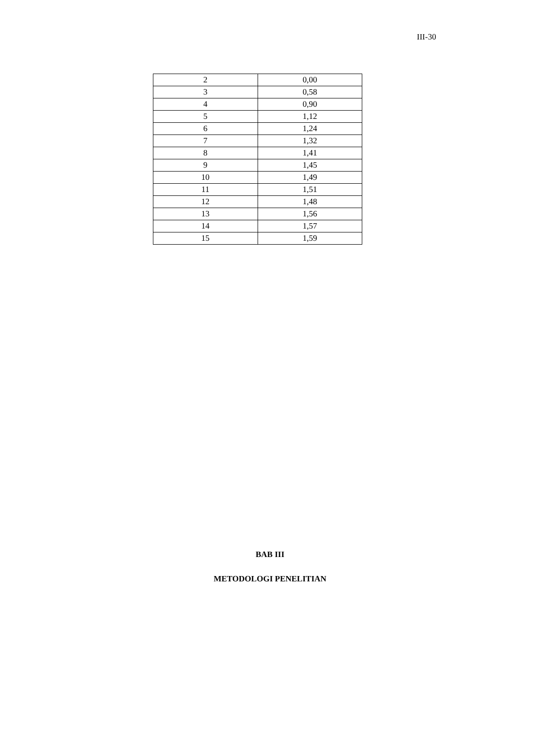III-30
| 2 | 0,00 |
| 3 | 0,58 |
| 4 | 0,90 |
| 5 | 1,12 |
| 6 | 1,24 |
| 7 | 1,32 |
| 8 | 1,41 |
| 9 | 1,45 |
| 10 | 1,49 |
| 11 | 1,51 |
| 12 | 1,48 |
| 13 | 1,56 |
| 14 | 1,57 |
| 15 | 1,59 |
BAB III
METODOLOGI PENELITIAN